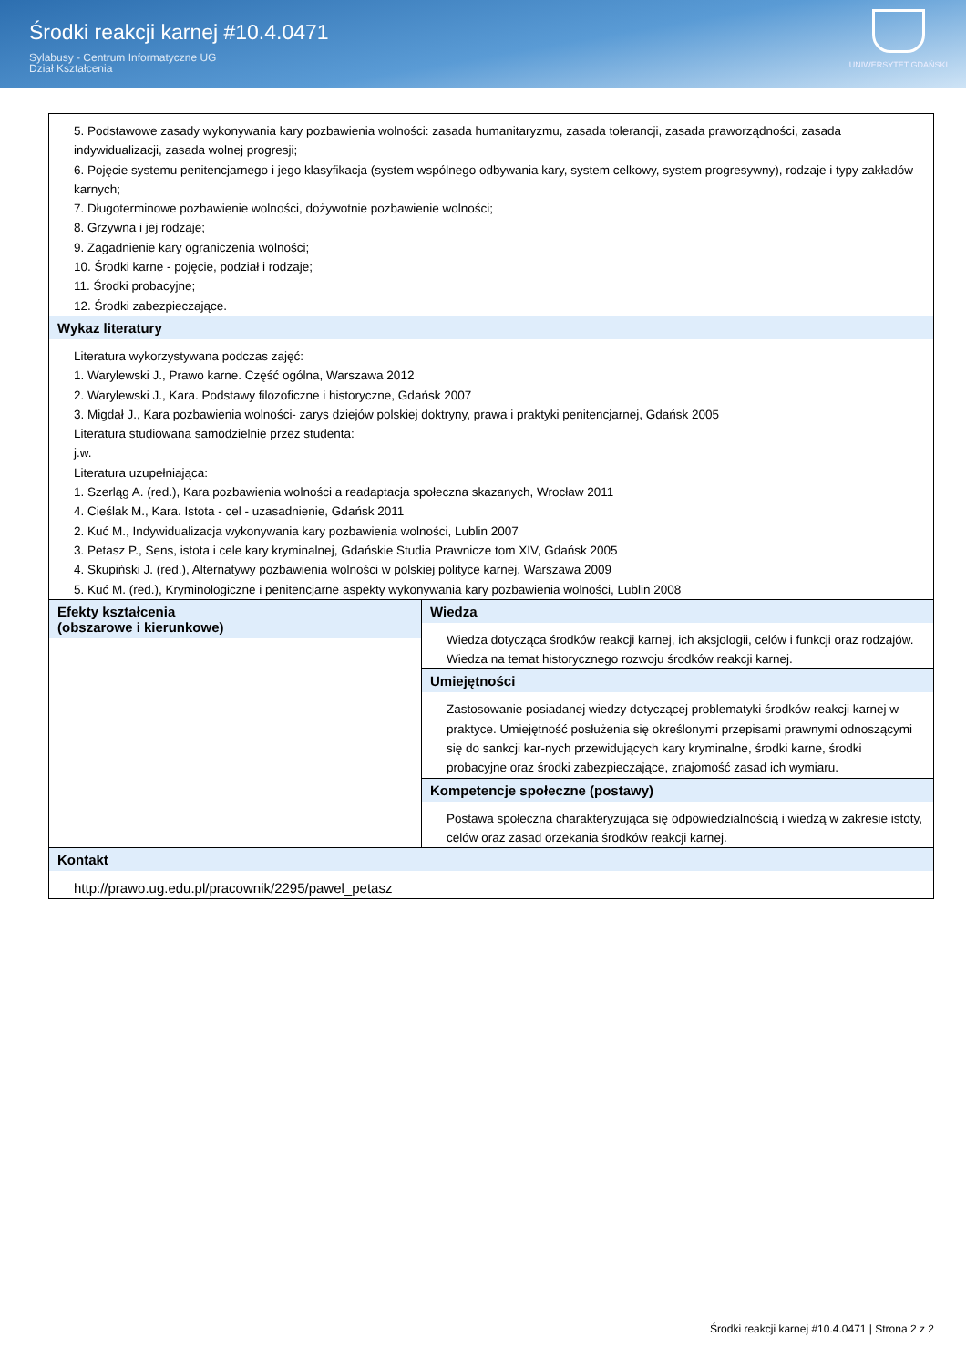Środki reakcji karnej #10.4.0471
Sylabusy - Centrum Informatyczne UG
Dział Kształcenia
UNIWERSYTET GDAŃSKI
| 5. Podstawowe zasady wykonywania kary pozbawienia wolności: zasada humanitaryzmu, zasada tolerancji, zasada praworządności, zasada indywidualizacji, zasada wolnej progresji; 6. Pojęcie systemu penitencjarnego i jego klasyfikacja (system wspólnego odbywania kary, system celkowy, system progresywny), rodzaje i typy zakładów karnych; 7. Długoterminowe pozbawienie wolności, dożywotnie pozbawienie wolności; 8. Grzywna i jej rodzaje; 9. Zagadnienie kary ograniczenia wolności; 10. Środki karne - pojęcie, podział i rodzaje; 11. Środki probacyjne; 12. Środki zabezpieczające. | |
| Wykaz literatury Literatura wykorzystywana podczas zajęć: 1. Warylewski J., Prawo karne. Część ogólna, Warszawa 2012 2. Warylewski J., Kara. Podstawy filozoficzne i historyczne, Gdańsk 2007 3. Migdał J., Kara pozbawienia wolności- zarys dziejów polskiej doktryny, prawa i praktyki penitencjarnej, Gdańsk 2005 Literatura studiowana samodzielnie przez studenta: j.w. Literatura uzupełniająca: 1. Szerląg A. (red.), Kara pozbawienia wolności a readaptacja społeczna skazanych, Wrocław 2011 4. Cieślak M., Kara. Istota - cel - uzasadnienie, Gdańsk 2011 2. Kuć M., Indywidualizacja wykonywania kary pozbawienia wolności, Lublin 2007 3. Petasz P., Sens, istota i cele kary kryminalnej, Gdańskie Studia Prawnicze tom XIV, Gdańsk 2005 4. Skupiński J. (red.), Alternatywy pozbawienia wolności w polskiej polityce karnej, Warszawa 2009 5. Kuć M. (red.), Kryminologiczne i penitencjarne aspekty wykonywania kary pozbawienia wolności, Lublin 2008 | |
| Efekty kształcenia (obszarowe i kierunkowe) | Wiedza Wiedza dotycząca środków reakcji karnej, ich aksjologii, celów i funkcji oraz rodzajów. Wiedza na temat historycznego rozwoju środków reakcji karnej. Umiejętności Zastosowanie posiadanej wiedzy dotyczącej problematyki środków reakcji karnej w praktyce. Umiejętność posłużenia się określonymi przepisami prawnymi odnoszącymi się do sankcji kar-nych przewidujących kary kryminalne, środki karne, środki probacyjne oraz środki zabezpieczające, znajomość zasad ich wymiaru. Kompetencje społeczne (postawy) Postawa społeczna charakteryzująca się odpowiedzialnością i wiedzą w zakresie istoty, celów oraz zasad orzekania środków reakcji karnej. |
| Kontakt http://prawo.ug.edu.pl/pracownik/2295/pawel_petasz | |
Środki reakcji karnej #10.4.0471 | Strona 2 z 2